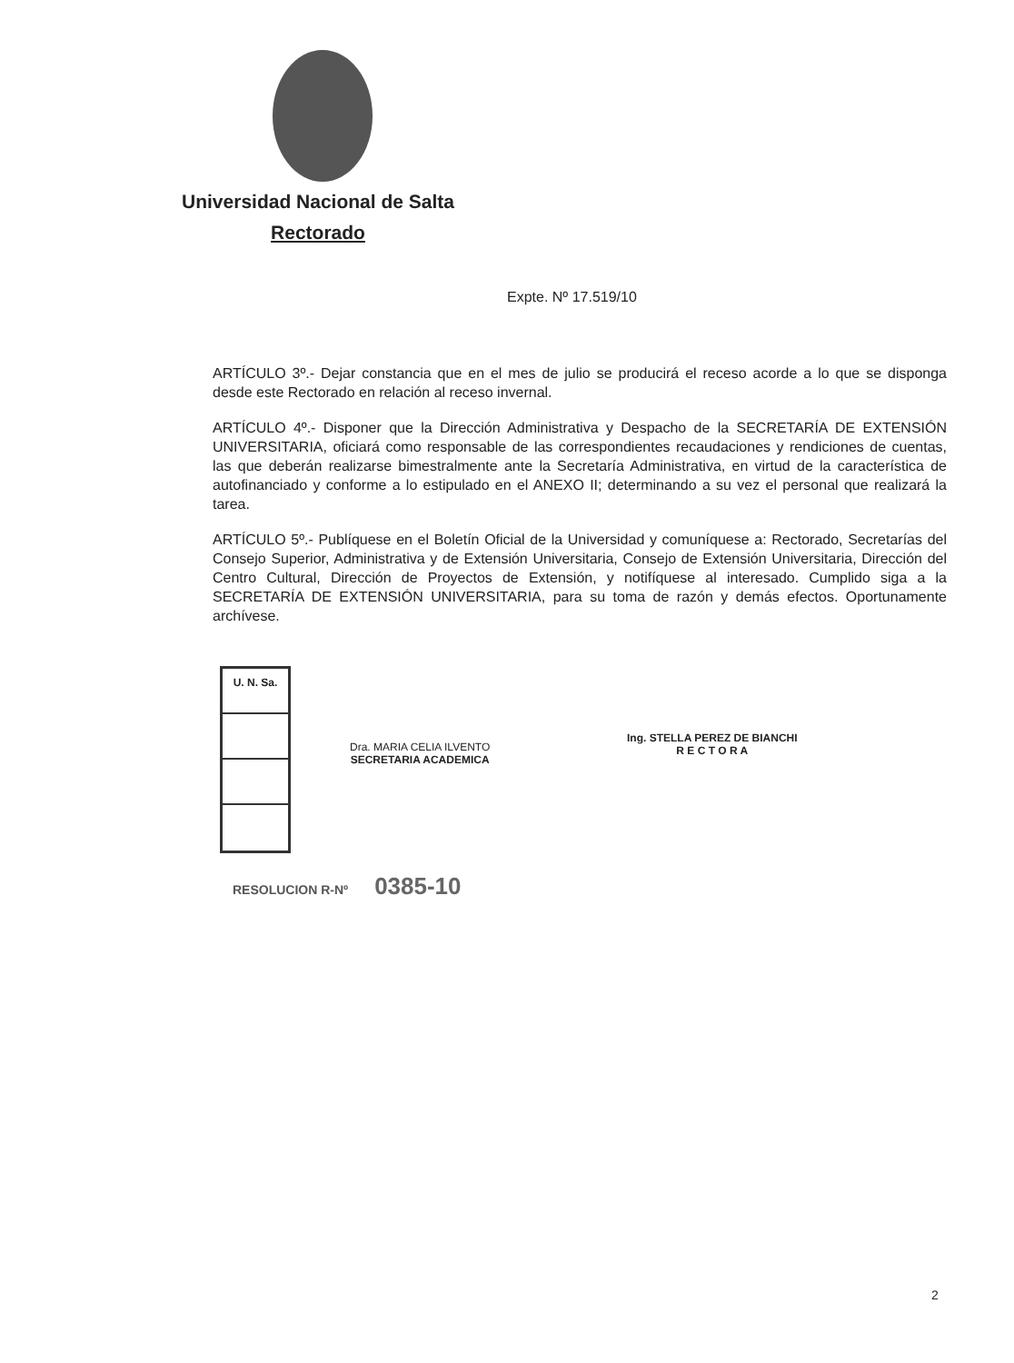Universidad Nacional de Salta
Rectorado
Expte. Nº 17.519/10
ARTÍCULO 3º.- Dejar constancia que en el mes de julio se producirá el receso acorde a lo que se disponga desde este Rectorado en relación al receso invernal.
ARTÍCULO 4º.- Disponer que la Dirección Administrativa y Despacho de la SECRETARÍA DE EXTENSIÓN UNIVERSITARIA, oficiará como responsable de las correspondientes recaudaciones y rendiciones de cuentas, las que deberán realizarse bimestralmente ante la Secretaría Administrativa, en virtud de la característica de autofinanciado y conforme a lo estipulado en el ANEXO II; determinando a su vez el personal que realizará la tarea.
ARTÍCULO 5º.- Publíquese en el Boletín Oficial de la Universidad y comuníquese a: Rectorado, Secretarías del Consejo Superior, Administrativa y de Extensión Universitaria, Consejo de Extensión Universitaria, Dirección del Centro Cultural, Dirección de Proyectos de Extensión, y notifíquese al interesado. Cumplido siga a la SECRETARÍA DE EXTENSIÓN UNIVERSITARIA, para su toma de razón y demás efectos. Oportunamente archívese.
U. N. Sa.
Dra. MARIA CELIA ILVENTO
SECRETARIA ACADEMICA
Ing. STELLA PEREZ DE BIANCHI
R E C T O R A
RESOLUCION R-Nº 0385-10
2